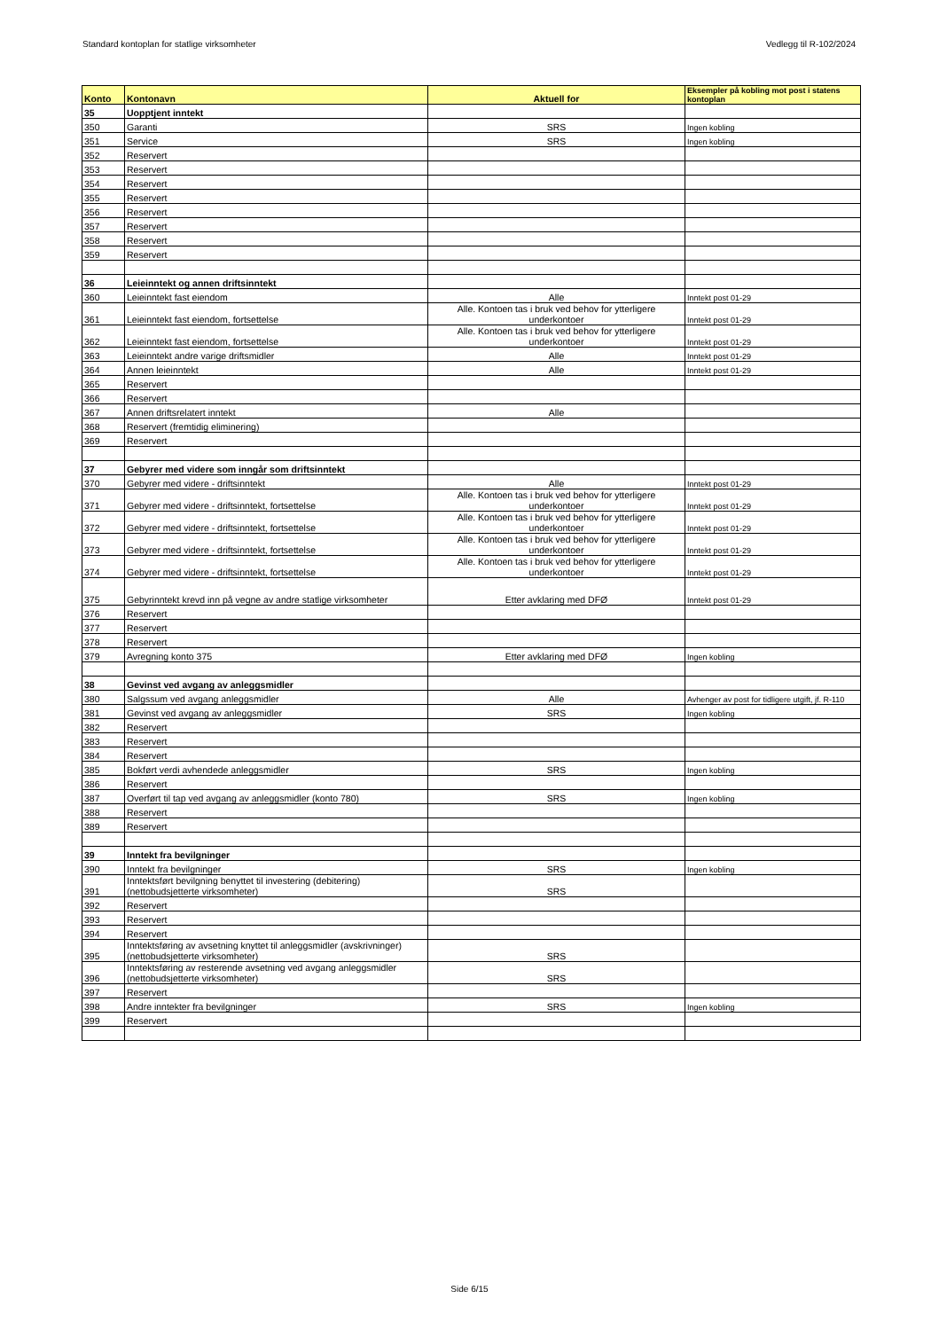Standard kontoplan for statlige virksomheter Vedlegg til R-102/2024
| Konto | Kontonavn | Aktuell for | Eksempler på kobling mot post i statens kontoplan |
| --- | --- | --- | --- |
| 35 | Uopptjent inntekt | | |
| 350 | Garanti | SRS | Ingen kobling |
| 351 | Service | SRS | Ingen kobling |
| 352 | Reservert | | |
| 353 | Reservert | | |
| 354 | Reservert | | |
| 355 | Reservert | | |
| 356 | Reservert | | |
| 357 | Reservert | | |
| 358 | Reservert | | |
| 359 | Reservert | | |
| 36 | Leieinntekt og annen driftsinntekt | | |
| 360 | Leieinntekt fast eiendom | Alle | Inntekt post 01-29 |
| 361 | Leieinntekt fast eiendom, fortsettelse | Alle. Kontoen tas i bruk ved behov for ytterligere underkontoer | Inntekt post 01-29 |
| 362 | Leieinntekt fast eiendom, fortsettelse | Alle. Kontoen tas i bruk ved behov for ytterligere underkontoer | Inntekt post 01-29 |
| 363 | Leieinntekt andre varige driftsmidler | Alle | Inntekt post 01-29 |
| 364 | Annen leieinntekt | Alle | Inntekt post 01-29 |
| 365 | Reservert | | |
| 366 | Reservert | | |
| 367 | Annen driftsrelatert inntekt | Alle | |
| 368 | Reservert (fremtidig eliminering) | | |
| 369 | Reservert | | |
| 37 | Gebyrer med videre som inngår som driftsinntekt | | |
| 370 | Gebyrer med videre - driftsinntekt | Alle | Inntekt post 01-29 |
| 371 | Gebyrer med videre - driftsinntekt, fortsettelse | Alle. Kontoen tas i bruk ved behov for ytterligere underkontoer | Inntekt post 01-29 |
| 372 | Gebyrer med videre - driftsinntekt, fortsettelse | Alle. Kontoen tas i bruk ved behov for ytterligere underkontoer | Inntekt post 01-29 |
| 373 | Gebyrer med videre - driftsinntekt, fortsettelse | Alle. Kontoen tas i bruk ved behov for ytterligere underkontoer | Inntekt post 01-29 |
| 374 | Gebyrer med videre - driftsinntekt, fortsettelse | Alle. Kontoen tas i bruk ved behov for ytterligere underkontoer | Inntekt post 01-29 |
| 375 | Gebyrinntekt krevd inn på vegne av andre statlige virksomheter | Etter avklaring med DFØ | Inntekt post 01-29 |
| 376 | Reservert | | |
| 377 | Reservert | | |
| 378 | Reservert | | |
| 379 | Avregning konto 375 | Etter avklaring med DFØ | Ingen kobling |
| 38 | Gevinst ved avgang av anleggsmidler | | |
| 380 | Salgssum ved avgang anleggsmidler | Alle | Avhenger av post for tidligere utgift, jf. R-110 |
| 381 | Gevinst ved avgang av anleggsmidler | SRS | Ingen kobling |
| 382 | Reservert | | |
| 383 | Reservert | | |
| 384 | Reservert | | |
| 385 | Bokført verdi avhendede anleggsmidler | SRS | Ingen kobling |
| 386 | Reservert | | |
| 387 | Overført til tap ved avgang av anleggsmidler (konto 780) | SRS | Ingen kobling |
| 388 | Reservert | | |
| 389 | Reservert | | |
| 39 | Inntekt fra bevilgninger | | |
| 390 | Inntekt fra bevilgninger | SRS | Ingen kobling |
| 391 | Inntektsført bevilgning benyttet til investering (debitering) (nettobudsjetterte virksomheter) | SRS | |
| 392 | Reservert | | |
| 393 | Reservert | | |
| 394 | Reservert | | |
| 395 | Inntektsføring av avsetning knyttet til anleggsmidler (avskrivninger) (nettobudsjetterte virksomheter) | SRS | |
| 396 | Inntektsføring av resterende avsetning ved avgang anleggsmidler (nettobudsjetterte virksomheter) | SRS | |
| 397 | Reservert | | |
| 398 | Andre inntekter fra bevilgninger | SRS | Ingen kobling |
| 399 | Reservert | | |
Side 6/15